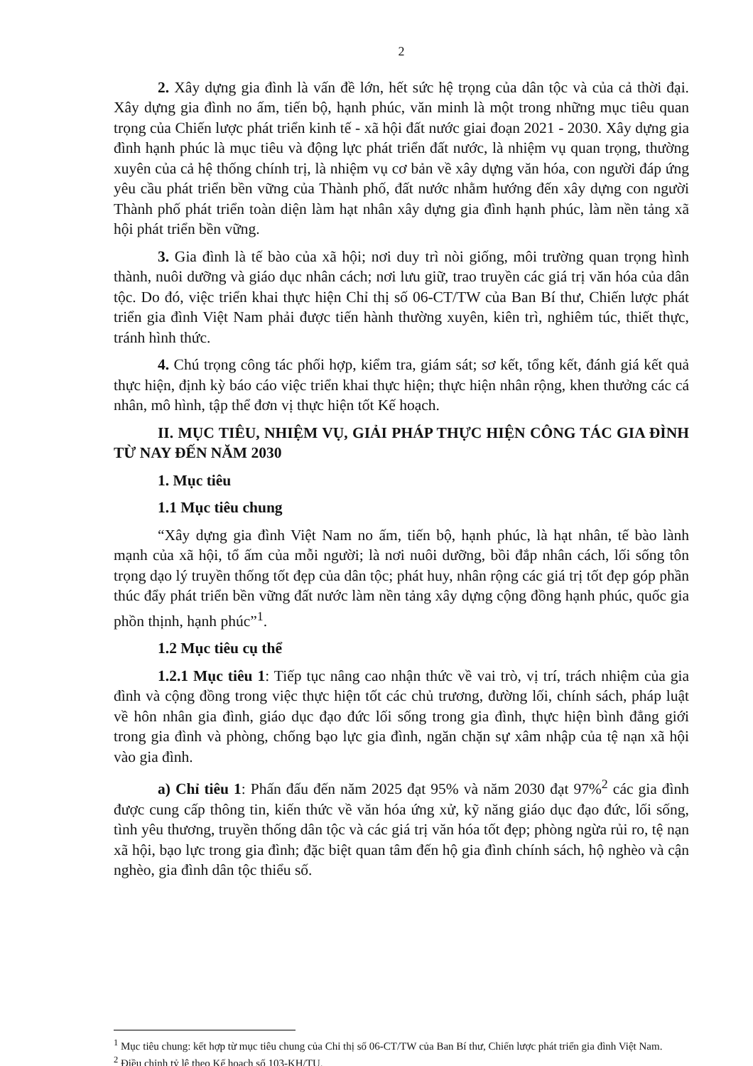2
2. Xây dựng gia đình là vấn đề lớn, hết sức hệ trọng của dân tộc và của cả thời đại. Xây dựng gia đình no ấm, tiến bộ, hạnh phúc, văn minh là một trong những mục tiêu quan trọng của Chiến lược phát triển kinh tế - xã hội đất nước giai đoạn 2021 - 2030. Xây dựng gia đình hạnh phúc là mục tiêu và động lực phát triển đất nước, là nhiệm vụ quan trọng, thường xuyên của cả hệ thống chính trị, là nhiệm vụ cơ bản về xây dựng văn hóa, con người đáp ứng yêu cầu phát triển bền vững của Thành phố, đất nước nhằm hướng đến xây dựng con người Thành phố phát triển toàn diện làm hạt nhân xây dựng gia đình hạnh phúc, làm nền tảng xã hội phát triển bền vững.
3. Gia đình là tế bào của xã hội; nơi duy trì nòi giống, môi trường quan trọng hình thành, nuôi dưỡng và giáo dục nhân cách; nơi lưu giữ, trao truyền các giá trị văn hóa của dân tộc. Do đó, việc triển khai thực hiện Chỉ thị số 06-CT/TW của Ban Bí thư, Chiến lược phát triển gia đình Việt Nam phải được tiến hành thường xuyên, kiên trì, nghiêm túc, thiết thực, tránh hình thức.
4. Chú trọng công tác phối hợp, kiểm tra, giám sát; sơ kết, tổng kết, đánh giá kết quả thực hiện, định kỳ báo cáo việc triển khai thực hiện; thực hiện nhân rộng, khen thưởng các cá nhân, mô hình, tập thể đơn vị thực hiện tốt Kế hoạch.
II. MỤC TIÊU, NHIỆM VỤ, GIẢI PHÁP THỰC HIỆN CÔNG TÁC GIA ĐÌNH TỪ NAY ĐẾN NĂM 2030
1. Mục tiêu
1.1 Mục tiêu chung
“Xây dựng gia đình Việt Nam no ấm, tiến bộ, hạnh phúc, là hạt nhân, tế bào lành mạnh của xã hội, tổ ấm của mỗi người; là nơi nuôi dưỡng, bồi đắp nhân cách, lối sống tôn trọng dạo lý truyền thống tốt đẹp của dân tộc; phát huy, nhân rộng các giá trị tốt đẹp góp phần thúc đẩy phát triển bền vững đất nước làm nền tảng xây dựng cộng đồng hạnh phúc, quốc gia phồn thịnh, hạnh phúc”<sup>1</sup>.
1.2 Mục tiêu cụ thể
1.2.1 Mục tiêu 1: Tiếp tục nâng cao nhận thức về vai trò, vị trí, trách nhiệm của gia đình và cộng đồng trong việc thực hiện tốt các chủ trương, đường lối, chính sách, pháp luật về hôn nhân gia đình, giáo dục đạo đức lối sống trong gia đình, thực hiện bình đẳng giới trong gia đình và phòng, chống bạo lực gia đình, ngăn chặn sự xâm nhập của tệ nạn xã hội vào gia đình.
a) Chỉ tiêu 1: Phấn đấu đến năm 2025 đạt 95% và năm 2030 đạt 97%<sup>2</sup> các gia đình được cung cấp thông tin, kiến thức về văn hóa ứng xử, kỹ năng giáo dục đạo đức, lối sống, tình yêu thương, truyền thống dân tộc và các giá trị văn hóa tốt đẹp; phòng ngừa rủi ro, tệ nạn xã hội, bạo lực trong gia đình; đặc biệt quan tâm đến hộ gia đình chính sách, hộ nghèo và cận nghèo, gia đình dân tộc thiểu số.
<sup>1</sup> Mục tiêu chung: kết hợp từ mục tiêu chung của Chỉ thị số 06-CT/TW của Ban Bí thư, Chiến lược phát triển gia đình Việt Nam.
<sup>2</sup> Điều chỉnh tỷ lệ theo Kế hoạch số 103-KH/TU.